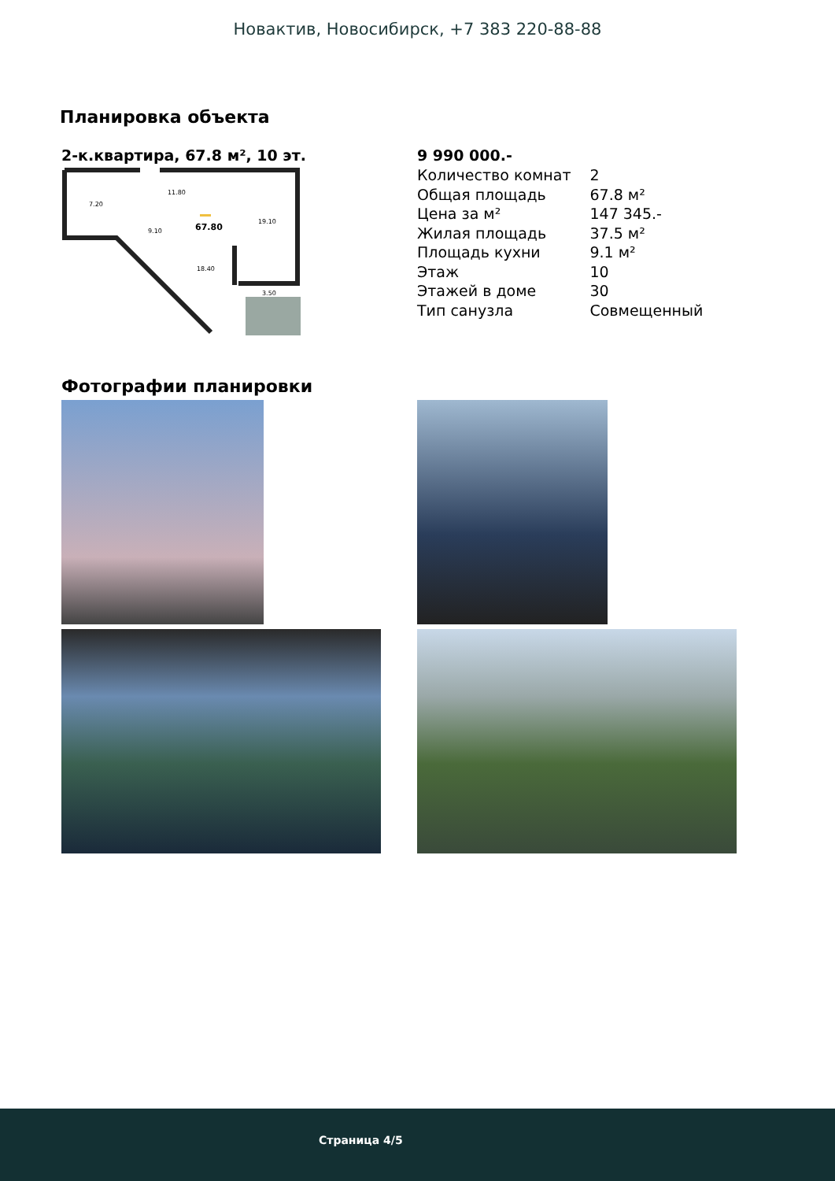Новактив, Новосибирск, +7 383 220-88-88
Планировка объекта
2-к.квартира, 67.8 м², 10 эт.
67.80
11.80
7.20
9.10
19.10
18.40
3.50
9 990 000.-
| Количество комнат | 2 |
| Общая площадь | 67.8 м² |
| Цена за м² | 147 345.- |
| Жилая площадь | 37.5 м² |
| Площадь кухни | 9.1 м² |
| Этаж | 10 |
| Этажей в доме | 30 |
| Тип санузла | Совмещенный |
Фотографии планировки
Страница 4/5